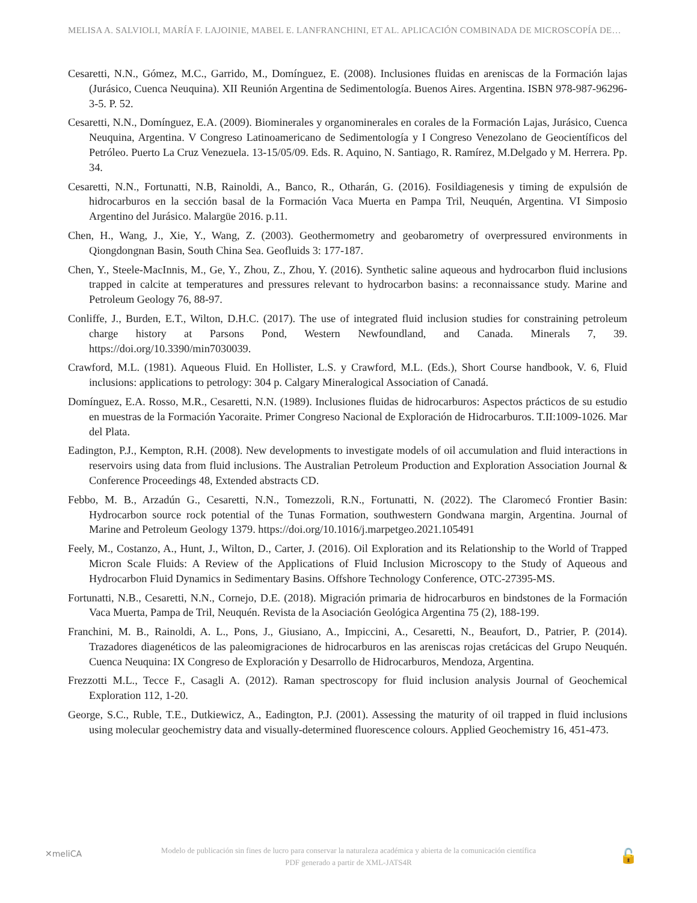MELISA A. SALVIOLI, MARÍA F. LAJOINIE, MABEL E. LANFRANCHINI, ET AL. APLICACIÓN COMBINADA DE MICROSCOPÍA DE…
Cesaretti, N.N., Gómez, M.C., Garrido, M., Domínguez, E. (2008). Inclusiones fluidas en areniscas de la Formación lajas (Jurásico, Cuenca Neuquina). XII Reunión Argentina de Sedimentología. Buenos Aires. Argentina. ISBN 978-987-96296-3-5. P. 52.
Cesaretti, N.N., Domínguez, E.A. (2009). Biominerales y organominerales en corales de la Formación Lajas, Jurásico, Cuenca Neuquina, Argentina. V Congreso Latinoamericano de Sedimentología y I Congreso Venezolano de Geocientíficos del Petróleo. Puerto La Cruz Venezuela. 13-15/05/09. Eds. R. Aquino, N. Santiago, R. Ramírez, M.Delgado y M. Herrera. Pp. 34.
Cesaretti, N.N., Fortunatti, N.B, Rainoldi, A., Banco, R., Otharán, G. (2016). Fosildiagenesis y timing de expulsión de hidrocarburos en la sección basal de la Formación Vaca Muerta en Pampa Tril, Neuquén, Argentina. VI Simposio Argentino del Jurásico. Malargüe 2016. p.11.
Chen, H., Wang, J., Xie, Y., Wang, Z. (2003). Geothermometry and geobarometry of overpressured environments in Qiongdongnan Basin, South China Sea. Geofluids 3: 177-187.
Chen, Y., Steele-MacInnis, M., Ge, Y., Zhou, Z., Zhou, Y. (2016). Synthetic saline aqueous and hydrocarbon fluid inclusions trapped in calcite at temperatures and pressures relevant to hydrocarbon basins: a reconnaissance study. Marine and Petroleum Geology 76, 88-97.
Conliffe, J., Burden, E.T., Wilton, D.H.C. (2017). The use of integrated fluid inclusion studies for constraining petroleum charge history at Parsons Pond, Western Newfoundland, and Canada. Minerals 7, 39. https://doi.org/10.3390/min7030039.
Crawford, M.L. (1981). Aqueous Fluid. En Hollister, L.S. y Crawford, M.L. (Eds.), Short Course handbook, V. 6, Fluid inclusions: applications to petrology: 304 p. Calgary Mineralogical Association of Canadá.
Domínguez, E.A. Rosso, M.R., Cesaretti, N.N. (1989). Inclusiones fluidas de hidrocarburos: Aspectos prácticos de su estudio en muestras de la Formación Yacoraite. Primer Congreso Nacional de Exploración de Hidrocarburos. T.II:1009-1026. Mar del Plata.
Eadington, P.J., Kempton, R.H. (2008). New developments to investigate models of oil accumulation and fluid interactions in reservoirs using data from fluid inclusions. The Australian Petroleum Production and Exploration Association Journal & Conference Proceedings 48, Extended abstracts CD.
Febbo, M. B., Arzadún G., Cesaretti, N.N., Tomezzoli, R.N., Fortunatti, N. (2022). The Claromecó Frontier Basin: Hydrocarbon source rock potential of the Tunas Formation, southwestern Gondwana margin, Argentina. Journal of Marine and Petroleum Geology 1379. https://doi.org/10.1016/j.marpetgeo.2021.105491
Feely, M., Costanzo, A., Hunt, J., Wilton, D., Carter, J. (2016). Oil Exploration and its Relationship to the World of Trapped Micron Scale Fluids: A Review of the Applications of Fluid Inclusion Microscopy to the Study of Aqueous and Hydrocarbon Fluid Dynamics in Sedimentary Basins. Offshore Technology Conference, OTC-27395-MS.
Fortunatti, N.B., Cesaretti, N.N., Cornejo, D.E. (2018). Migración primaria de hidrocarburos en bindstones de la Formación Vaca Muerta, Pampa de Tril, Neuquén. Revista de la Asociación Geológica Argentina 75 (2), 188-199.
Franchini, M. B., Rainoldi, A. L., Pons, J., Giusiano, A., Impiccini, A., Cesaretti, N., Beaufort, D., Patrier, P. (2014). Trazadores diagenéticos de las paleomigraciones de hidrocarburos en las areniscas rojas cretácicas del Grupo Neuquén. Cuenca Neuquina: IX Congreso de Exploración y Desarrollo de Hidrocarburos, Mendoza, Argentina.
Frezzotti M.L., Tecce F., Casagli A. (2012). Raman spectroscopy for fluid inclusion analysis Journal of Geochemical Exploration 112, 1-20.
George, S.C., Ruble, T.E., Dutkiewicz, A., Eadington, P.J. (2001). Assessing the maturity of oil trapped in fluid inclusions using molecular geochemistry data and visually-determined fluorescence colours. Applied Geochemistry 16, 451-473.
✕meliCA
Modelo de publicación sin fines de lucro para conservar la naturaleza académica y abierta de la comunicación científica
PDF generado a partir de XML-JATS4R
🔓